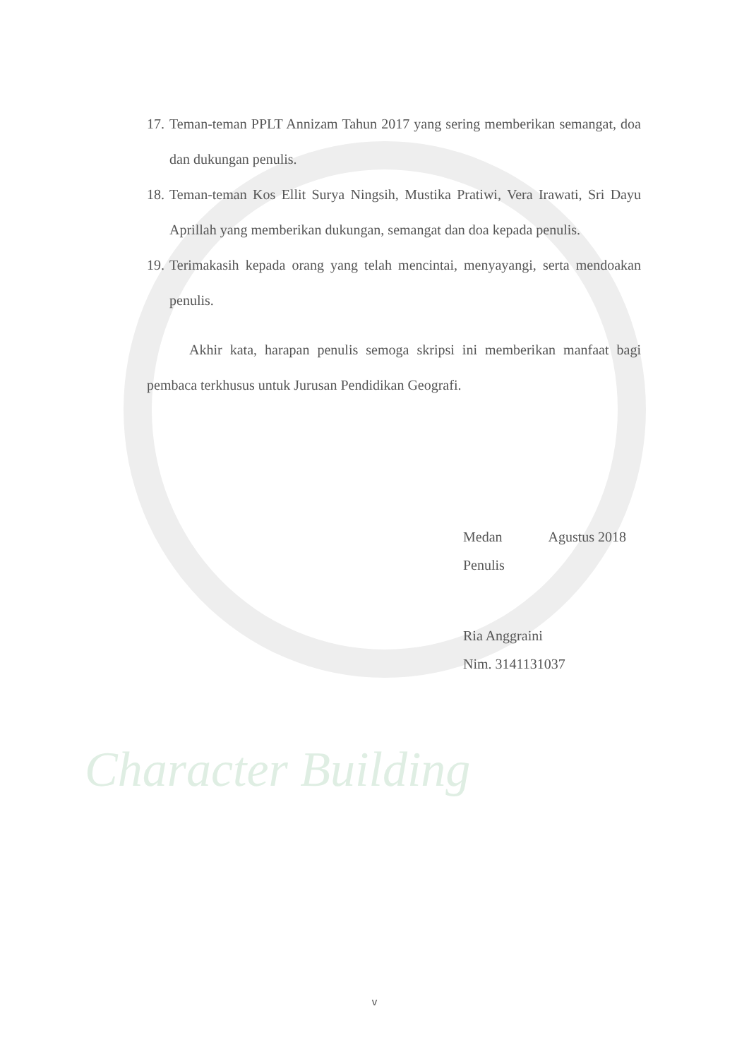Character Building
17. Teman-teman PPLT Annizam Tahun 2017 yang sering memberikan semangat, doa dan dukungan penulis.
18. Teman-teman Kos Ellit Surya Ningsih, Mustika Pratiwi, Vera Irawati, Sri Dayu Aprillah yang memberikan dukungan, semangat dan doa kepada penulis.
19. Terimakasih kepada orang yang telah mencintai, menyayangi, serta mendoakan penulis.
Akhir kata, harapan penulis semoga skripsi ini memberikan manfaat bagi pembaca terkhusus untuk Jurusan Pendidikan Geografi.
Medan Agustus 2018
Penulis
Ria Anggraini
Nim. 3141131037
v